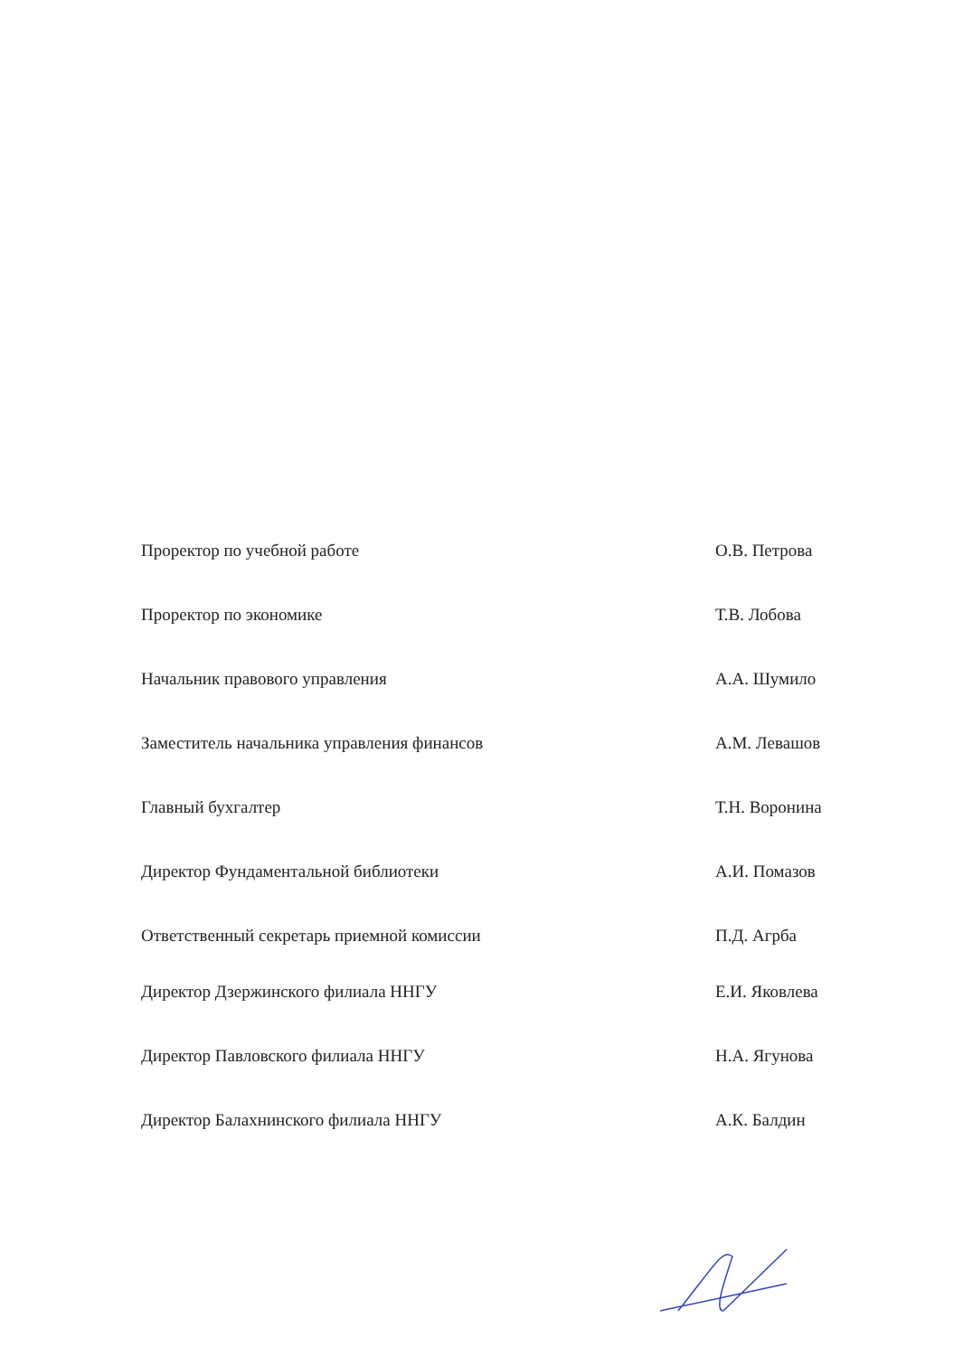Проректор по учебной работе О.В. Петрова
Проректор по экономике Т.В. Лобова
Начальник правового управления А.А. Шумило
Заместитель начальника управления финансов А.М. Левашов
Главный бухгалтер Т.Н. Воронина
Директор Фундаментальной библиотеки А.И. Помазов
Ответственный секретарь приемной комиссии П.Д. Агрба
Директор Дзержинского филиала ННГУ Е.И. Яковлева
Директор Павловского филиала ННГУ Н.А. Ягунова
Директор Балахнинского филиала ННГУ А.К. Балдин